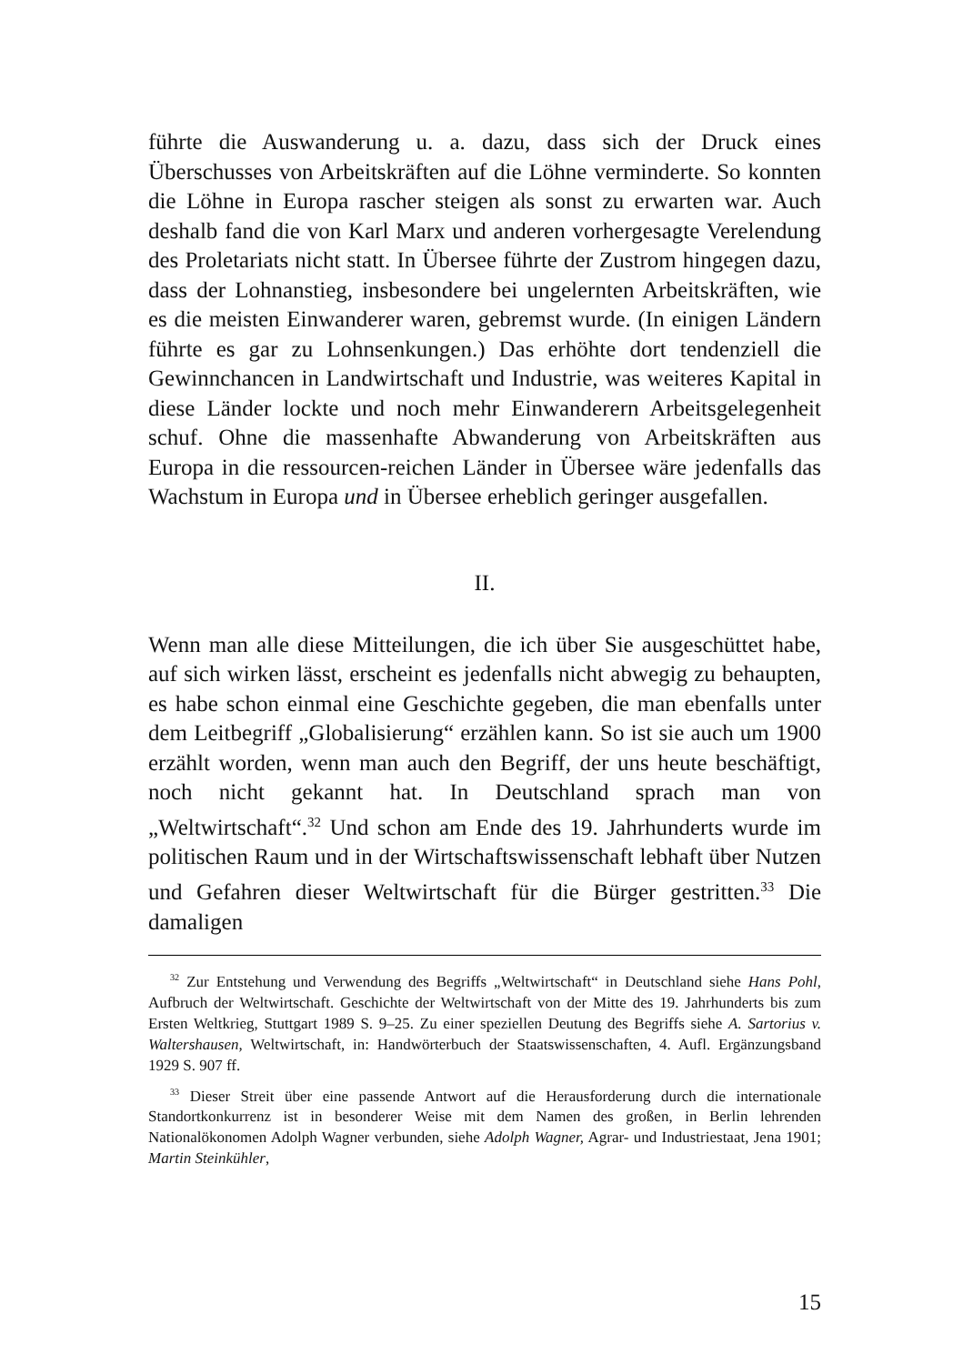führte die Auswanderung u. a. dazu, dass sich der Druck eines Überschusses von Arbeitskräften auf die Löhne verminderte. So konnten die Löhne in Europa rascher steigen als sonst zu erwarten war. Auch deshalb fand die von Karl Marx und anderen vorhergesagte Verelendung des Proletariats nicht statt. In Übersee führte der Zustrom hingegen dazu, dass der Lohnanstieg, insbesondere bei ungelernten Arbeitskräften, wie es die meisten Einwanderer waren, gebremst wurde. (In einigen Ländern führte es gar zu Lohnsenkungen.) Das erhöhte dort tendenziell die Gewinnchancen in Landwirtschaft und Industrie, was weiteres Kapital in diese Länder lockte und noch mehr Einwanderern Arbeitsgelegenheit schuf. Ohne die massenhafte Abwanderung von Arbeitskräften aus Europa in die ressourcen-reichen Länder in Übersee wäre jedenfalls das Wachstum in Europa und in Übersee erheblich geringer ausgefallen.
II.
Wenn man alle diese Mitteilungen, die ich über Sie ausgeschüttet habe, auf sich wirken lässt, erscheint es jedenfalls nicht abwegig zu behaupten, es habe schon einmal eine Geschichte gegeben, die man ebenfalls unter dem Leitbegriff „Globalisierung“ erzählen kann. So ist sie auch um 1900 erzählt worden, wenn man auch den Begriff, der uns heute beschäftigt, noch nicht gekannt hat. In Deutschland sprach man von „Weltwirtschaft“.<sup>32</sup> Und schon am Ende des 19. Jahrhunderts wurde im politischen Raum und in der Wirtschaftswissenschaft lebhaft über Nutzen und Gefahren dieser Weltwirtschaft für die Bürger gestritten.<sup>33</sup> Die damaligen
<sup>32</sup> Zur Entstehung und Verwendung des Begriffs „Weltwirtschaft“ in Deutschland siehe Hans Pohl, Aufbruch der Weltwirtschaft. Geschichte der Weltwirtschaft von der Mitte des 19. Jahrhunderts bis zum Ersten Weltkrieg, Stuttgart 1989 S. 9–25. Zu einer speziellen Deutung des Begriffs siehe A. Sartorius v. Waltershausen, Weltwirtschaft, in: Handwörterbuch der Staatswissenschaften, 4. Aufl. Ergänzungsband 1929 S. 907 ff.
<sup>33</sup> Dieser Streit über eine passende Antwort auf die Herausforderung durch die internationale Standortkonkurrenz ist in besonderer Weise mit dem Namen des großen, in Berlin lehrenden Nationalökonomen Adolph Wagner verbunden, siehe Adolph Wagner, Agrar- und Industriestaat, Jena 1901; Martin Steinkühler,
15